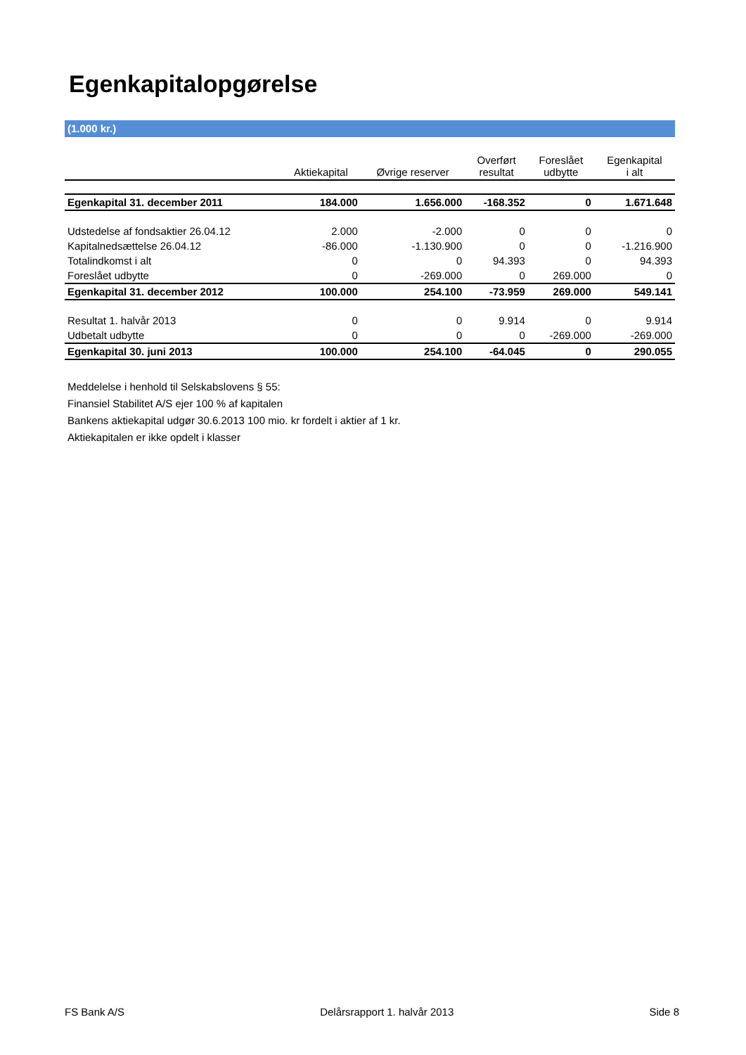Egenkapitalopgørelse
(1.000 kr.)
| | Aktiekapital | Øvrige reserver | Overført resultat | Foreslået udbytte | Egenkapital i alt |
| --- | --- | --- | --- | --- | --- |
| Egenkapital 31. december 2011 | 184.000 | 1.656.000 | -168.352 | 0 | 1.671.648 |
| Udstedelse af fondsaktier 26.04.12 | 2.000 | -2.000 | 0 | 0 | 0 |
| Kapitalnedsættelse 26.04.12 | -86.000 | -1.130.900 | 0 | 0 | -1.216.900 |
| Totalindkomst i alt | 0 | 0 | 94.393 | 0 | 94.393 |
| Foreslået udbytte | 0 | -269.000 | 0 | 269.000 | 0 |
| Egenkapital 31. december 2012 | 100.000 | 254.100 | -73.959 | 269.000 | 549.141 |
| Resultat 1. halvår 2013 | 0 | 0 | 9.914 | 0 | 9.914 |
| Udbetalt udbytte | 0 | 0 | 0 | -269.000 | -269.000 |
| Egenkapital 30. juni 2013 | 100.000 | 254.100 | -64.045 | 0 | 290.055 |
Meddelelse i henhold til Selskabslovens § 55:
Finansiel Stabilitet A/S ejer 100 % af kapitalen
Bankens aktiekapital udgør 30.6.2013 100 mio. kr fordelt i aktier af 1 kr.
Aktiekapitalen er ikke opdelt i klasser
FS Bank A/S Delårsrapport 1. halvår 2013 Side 8